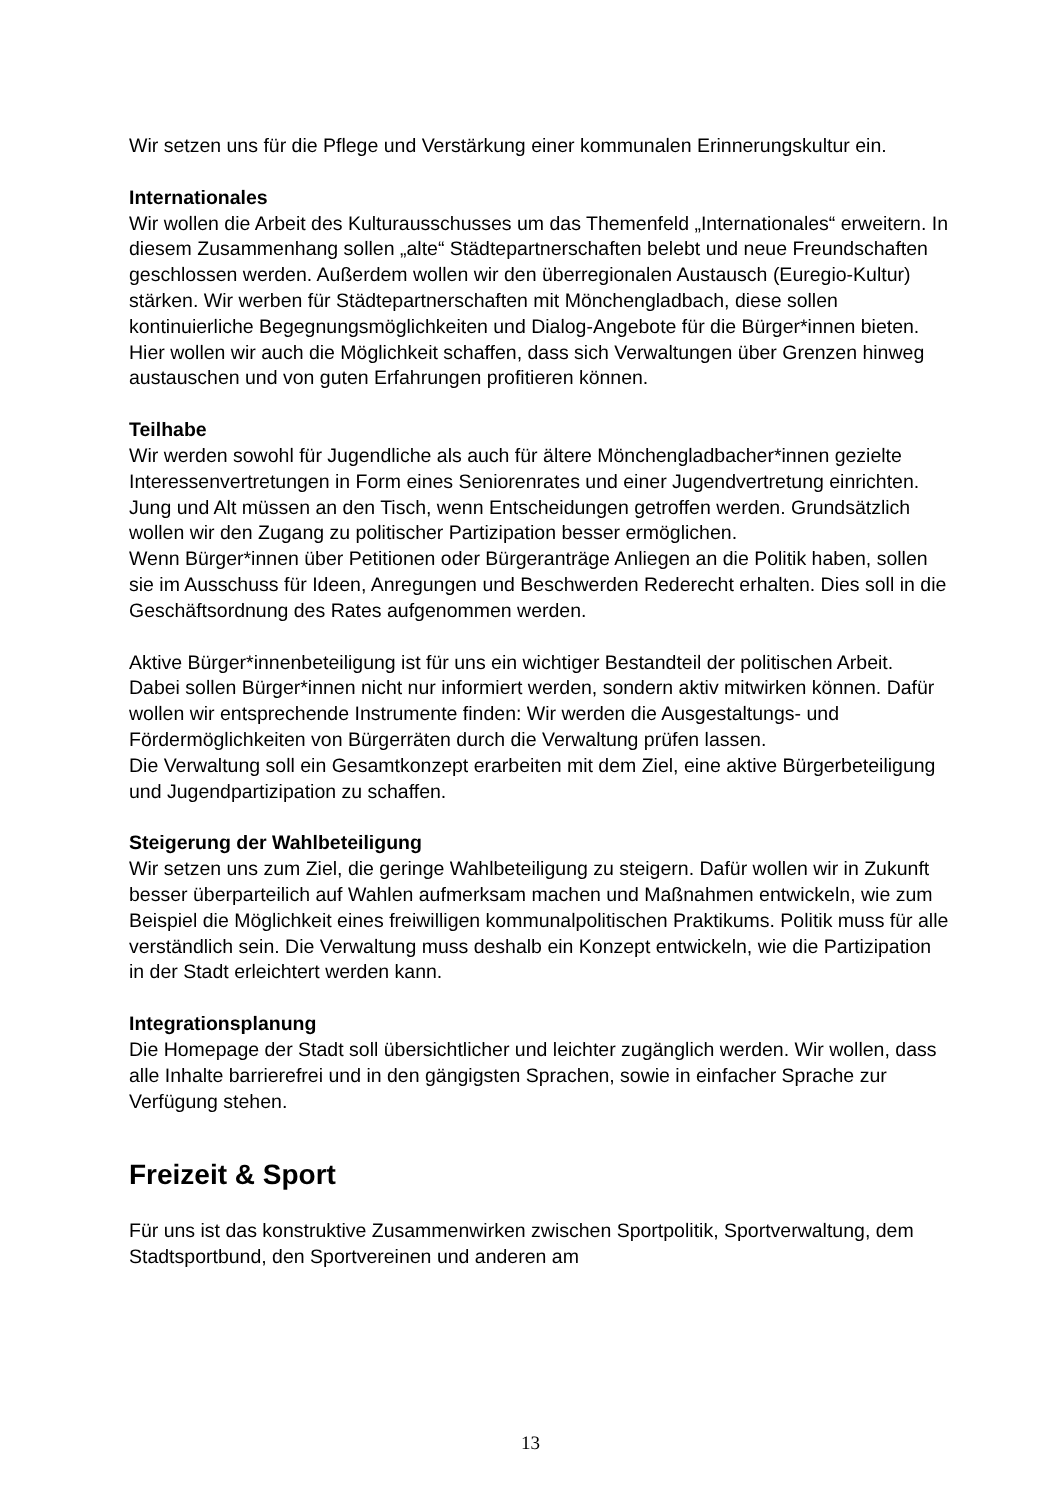Wir setzen uns für die Pflege und Verstärkung einer kommunalen Erinnerungskultur ein.
Internationales
Wir wollen die Arbeit des Kulturausschusses um das Themenfeld „Internationales“ erweitern. In diesem Zusammenhang sollen „alte“ Städtepartnerschaften belebt und neue Freundschaften geschlossen werden. Außerdem wollen wir den überregionalen Austausch (Euregio-Kultur) stärken. Wir werben für Städtepartnerschaften mit Mönchengladbach, diese sollen kontinuierliche Begegnungsmöglichkeiten und Dialog-Angebote für die Bürger*innen bieten.
Hier wollen wir auch die Möglichkeit schaffen, dass sich Verwaltungen über Grenzen hinweg austauschen und von guten Erfahrungen profitieren können.
Teilhabe
Wir werden sowohl für Jugendliche als auch für ältere Mönchengladbacher*innen gezielte Interessenvertretungen in Form eines Seniorenrates und einer Jugendvertretung einrichten. Jung und Alt müssen an den Tisch, wenn Entscheidungen getroffen werden. Grundsätzlich wollen wir den Zugang zu politischer Partizipation besser ermöglichen.
Wenn Bürger*innen über Petitionen oder Bürgeranträge Anliegen an die Politik haben, sollen sie im Ausschuss für Ideen, Anregungen und Beschwerden Rederecht erhalten. Dies soll in die Geschäftsordnung des Rates aufgenommen werden.
Aktive Bürger*innenbeteiligung ist für uns ein wichtiger Bestandteil der politischen Arbeit. Dabei sollen Bürger*innen nicht nur informiert werden, sondern aktiv mitwirken können. Dafür wollen wir entsprechende Instrumente finden: Wir werden die Ausgestaltungs- und Fördermöglichkeiten von Bürgerräten durch die Verwaltung prüfen lassen.
Die Verwaltung soll ein Gesamtkonzept erarbeiten mit dem Ziel, eine aktive Bürgerbeteiligung und Jugendpartizipation zu schaffen.
Steigerung der Wahlbeteiligung
Wir setzen uns zum Ziel, die geringe Wahlbeteiligung zu steigern. Dafür wollen wir in Zukunft besser überparteilich auf Wahlen aufmerksam machen und Maßnahmen entwickeln, wie zum Beispiel die Möglichkeit eines freiwilligen kommunalpolitischen Praktikums. Politik muss für alle verständlich sein. Die Verwaltung muss deshalb ein Konzept entwickeln, wie die Partizipation in der Stadt erleichtert werden kann.
Integrationsplanung
Die Homepage der Stadt soll übersichtlicher und leichter zugänglich werden. Wir wollen, dass alle Inhalte barrierefrei und in den gängigsten Sprachen, sowie in einfacher Sprache zur Verfügung stehen.
Freizeit & Sport
Für uns ist das konstruktive Zusammenwirken zwischen Sportpolitik, Sportverwaltung, dem Stadtsportbund, den Sportvereinen und anderen am
13